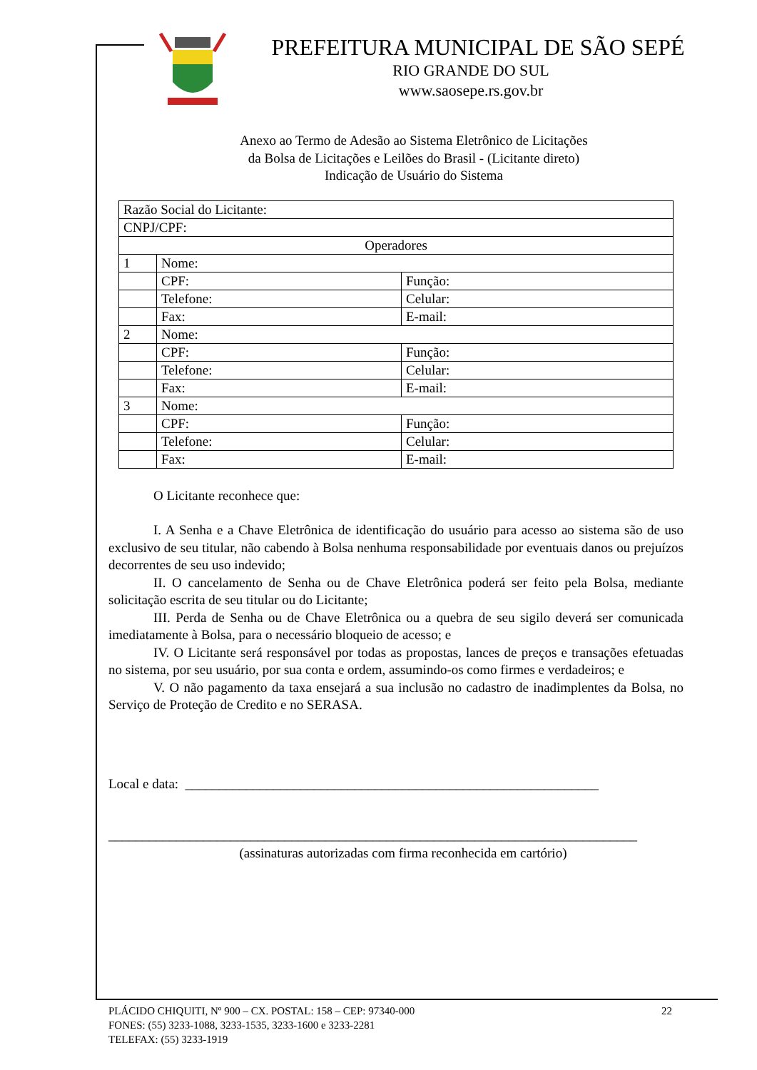PREFEITURA MUNICIPAL DE SÃO SEPÉ
RIO GRANDE DO SUL
www.saosepe.rs.gov.br
Anexo ao Termo de Adesão ao Sistema Eletrônico de Licitações
da Bolsa de Licitações e Leilões do Brasil - (Licitante direto)
Indicação de Usuário do Sistema
| Razão Social do Licitante: | | |
| CNPJ/CPF: | | |
| Operadores | | |
| 1 | Nome: | |
| | CPF: | Função: |
| | Telefone: | Celular: |
| | Fax: | E-mail: |
| 2 | Nome: | |
| | CPF: | Função: |
| | Telefone: | Celular: |
| | Fax: | E-mail: |
| 3 | Nome: | |
| | CPF: | Função: |
| | Telefone: | Celular: |
| | Fax: | E-mail: |
O Licitante reconhece que:
I. A Senha e a Chave Eletrônica de identificação do usuário para acesso ao sistema são de uso exclusivo de seu titular, não cabendo à Bolsa nenhuma responsabilidade por eventuais danos ou prejuízos decorrentes de seu uso indevido;
II. O cancelamento de Senha ou de Chave Eletrônica poderá ser feito pela Bolsa, mediante solicitação escrita de seu titular ou do Licitante;
III. Perda de Senha ou de Chave Eletrônica ou a quebra de seu sigilo deverá ser comunicada imediatamente à Bolsa, para o necessário bloqueio de acesso; e
IV. O Licitante será responsável por todas as propostas, lances de preços e transações efetuadas no sistema, por seu usuário, por sua conta e ordem, assumindo-os como firmes e verdadeiros; e
V. O não pagamento da taxa ensejará a sua inclusão no cadastro de inadimplentes da Bolsa, no Serviço de Proteção de Credito e no SERASA.
Local e data: _____________________________________________________________
______________________________________________________________________________
(assinaturas autorizadas com firma reconhecida em cartório)
PLÁCIDO CHIQUITI, Nº 900 – CX. POSTAL: 158 – CEP: 97340-000 22
FONES: (55) 3233-1088, 3233-1535, 3233-1600 e 3233-2281
TELEFAX: (55) 3233-1919